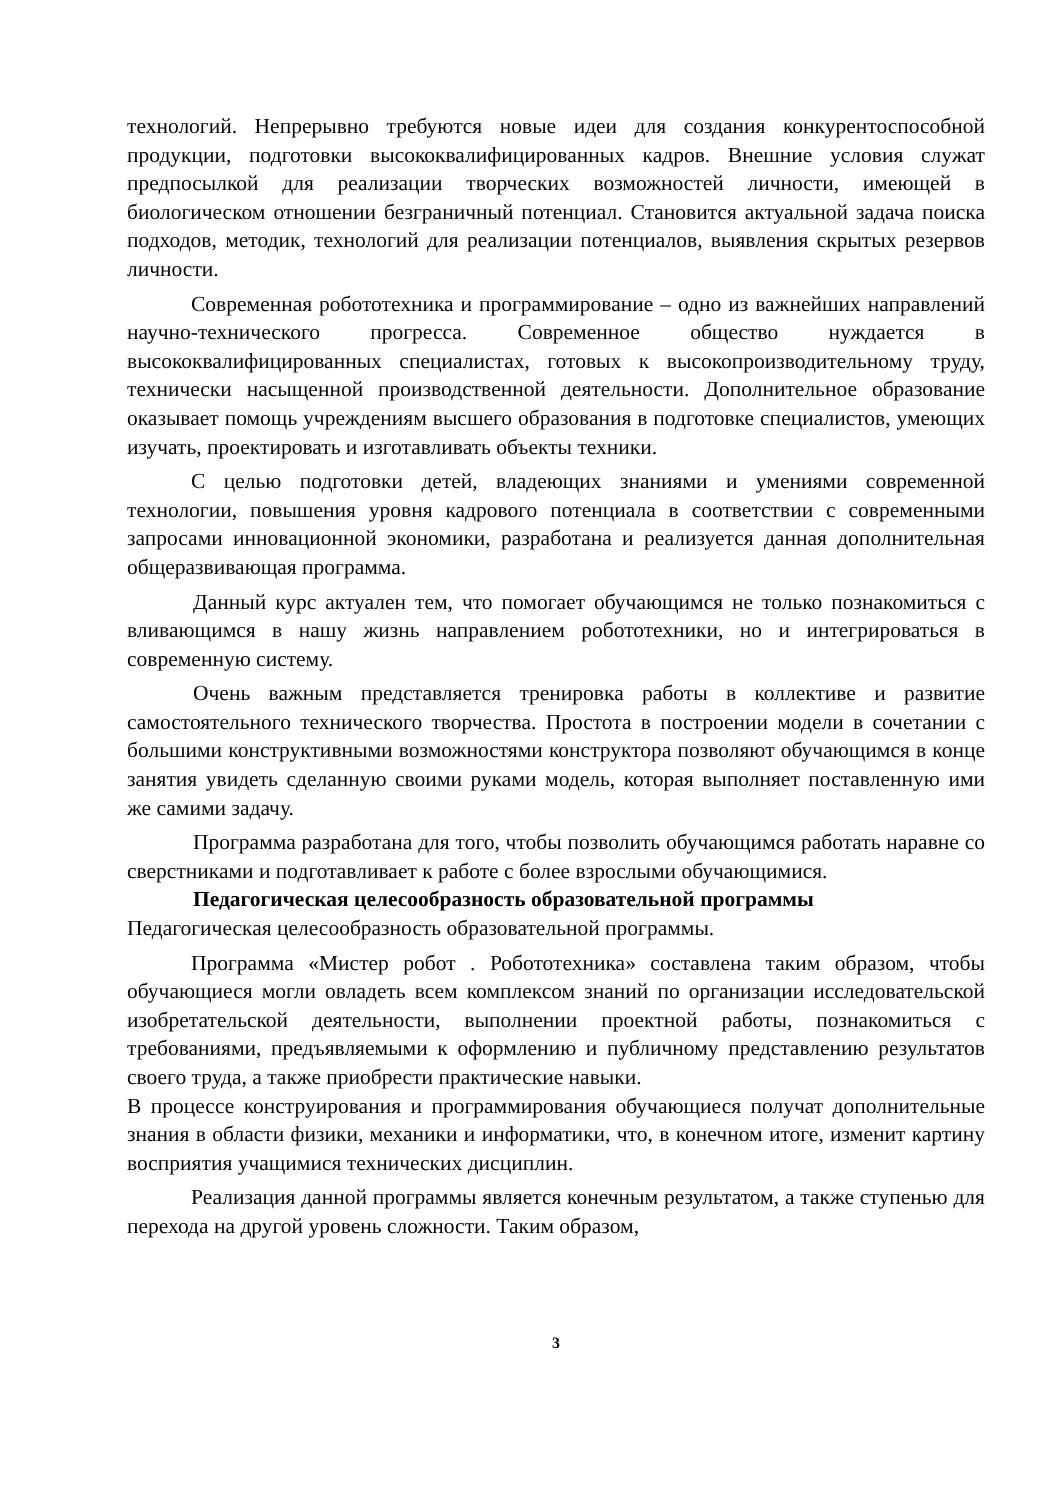технологий. Непрерывно требуются новые идеи для создания конкурентоспособной продукции, подготовки высококвалифицированных кадров. Внешние условия служат предпосылкой для реализации творческих возможностей личности, имеющей в биологическом отношении безграничный потенциал. Становится актуальной задача поиска подходов, методик, технологий для реализации потенциалов, выявления скрытых резервов личности.
Современная робототехника и программирование – одно из важнейших направлений научно-технического прогресса. Современное общество нуждается в высококвалифицированных специалистах, готовых к высокопроизводительному труду, технически насыщенной производственной деятельности. Дополнительное образование оказывает помощь учреждениям высшего образования в подготовке специалистов, умеющих изучать, проектировать и изготавливать объекты техники.
С целью подготовки детей, владеющих знаниями и умениями современной технологии, повышения уровня кадрового потенциала в соответствии с современными запросами инновационной экономики, разработана и реализуется данная дополнительная общеразвивающая программа.
Данный курс актуален тем, что помогает обучающимся не только познакомиться с вливающимся в нашу жизнь направлением робототехники, но и интегрироваться в современную систему.
Очень важным представляется тренировка работы в коллективе и развитие самостоятельного технического творчества. Простота в построении модели в сочетании с большими конструктивными возможностями конструктора позволяют обучающимся в конце занятия увидеть сделанную своими руками модель, которая выполняет поставленную ими же самими задачу.
Программа разработана для того, чтобы позволить обучающимся работать наравне со сверстниками и подготавливает к работе с более взрослыми обучающимися.
Педагогическая целесообразность образовательной программы
Педагогическая целесообразность образовательной программы.
Программа «Мистер робот . Робототехника» составлена таким образом, чтобы обучающиеся могли овладеть всем комплексом знаний по организации исследовательской изобретательской деятельности, выполнении проектной работы, познакомиться с требованиями, предъявляемыми к оформлению и публичному представлению результатов своего труда, а также приобрести практические навыки.
В процессе конструирования и программирования обучающиеся получат дополнительные знания в области физики, механики и информатики, что, в конечном итоге, изменит картину восприятия учащимися технических дисциплин.
Реализация данной программы является конечным результатом, а также ступенью для перехода на другой уровень сложности. Таким образом,
3